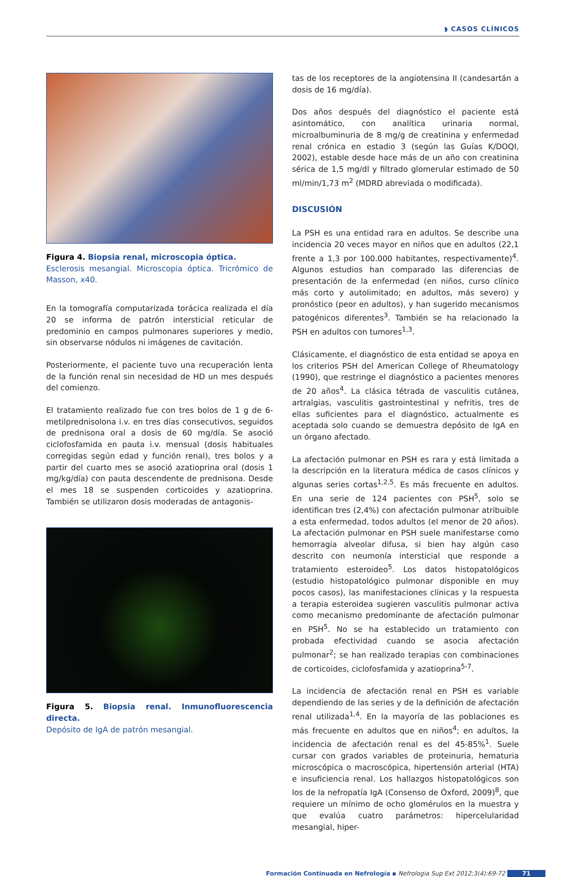◗ CASOS CLÍNICOS
Figura 4. Biopsia renal, microscopia óptica.
Esclerosis mesangial. Microscopia óptica. Tricrómico de Masson, x40.
En la tomografía computarizada torácica realizada el día 20 se informa de patrón intersticial reticular de predominio en campos pulmonares superiores y medio, sin observarse nódulos ni imágenes de cavitación.
Posteriormente, el paciente tuvo una recuperación lenta de la función renal sin necesidad de HD un mes después del comienzo.
El tratamiento realizado fue con tres bolos de 1 g de 6-metilprednisolona i.v. en tres días consecutivos, seguidos de prednisona oral a dosis de 60 mg/día. Se asoció ciclofosfamida en pauta i.v. mensual (dosis habituales corregidas según edad y función renal), tres bolos y a partir del cuarto mes se asoció azatioprina oral (dosis 1 mg/kg/día) con pauta descendente de prednisona. Desde el mes 18 se suspenden corticoides y azatioprina. También se utilizaron dosis moderadas de antagonis-
Figura 5. Biopsia renal. Inmunofluorescencia directa.
Depósito de IgA de patrón mesangial.
tas de los receptores de la angiotensina II (candesartán a dosis de 16 mg/día).
Dos años después del diagnóstico el paciente está asintomático, con analítica urinaria normal, microalbuminuria de 8 mg/g de creatinina y enfermedad renal crónica en estadio 3 (según las Guías K/DOQI, 2002), estable desde hace más de un año con creatinina sérica de 1,5 mg/dl y filtrado glomerular estimado de 50 ml/min/1,73 m<sup>2</sup> (MDRD abreviada o modificada).
DISCUSIÓN
La PSH es una entidad rara en adultos. Se describe una incidencia 20 veces mayor en niños que en adultos (22,1 frente a 1,3 por 100.000 habitantes, respectivamente)<sup>4</sup>. Algunos estudios han comparado las diferencias de presentación de la enfermedad (en niños, curso clínico más corto y autolimitado; en adultos, más severo) y pronóstico (peor en adultos), y han sugerido mecanismos patogénicos diferentes<sup>3</sup>. También se ha relacionado la PSH en adultos con tumores<sup>1,3</sup>.
Clásicamente, el diagnóstico de esta entidad se apoya en los criterios PSH del American College of Rheumatology (1990), que restringe el diagnóstico a pacientes menores de 20 años<sup>4</sup>. La clásica tétrada de vasculitis cutánea, artralgias, vasculitis gastrointestinal y nefritis, tres de ellas suficientes para el diagnóstico, actualmente es aceptada solo cuando se demuestra depósito de IgA en un órgano afectado.
La afectación pulmonar en PSH es rara y está limitada a la descripción en la literatura médica de casos clínicos y algunas series cortas<sup>1,2,5</sup>. Es más frecuente en adultos. En una serie de 124 pacientes con PSH<sup>5</sup>, solo se identifican tres (2,4%) con afectación pulmonar atribuible a esta enfermedad, todos adultos (el menor de 20 años). La afectación pulmonar en PSH suele manifestarse como hemorragia alveolar difusa, si bien hay algún caso descrito con neumonía intersticial que responde a tratamiento esteroideo<sup>5</sup>. Los datos histopatológicos (estudio histopatológico pulmonar disponible en muy pocos casos), las manifestaciones clínicas y la respuesta a terapia esteroidea sugieren vasculitis pulmonar activa como mecanismo predominante de afectación pulmonar en PSH<sup>5</sup>. No se ha establecido un tratamiento con probada efectividad cuando se asocia afectación pulmonar<sup>2</sup>; se han realizado terapias con combinaciones de corticoides, ciclofosfamida y azatioprina<sup>5-7</sup>.
La incidencia de afectación renal en PSH es variable dependiendo de las series y de la definición de afectación renal utilizada<sup>1,4</sup>. En la mayoría de las poblaciones es más frecuente en adultos que en niños<sup>4</sup>; en adultos, la incidencia de afectación renal es del 45-85%<sup>1</sup>. Suele cursar con grados variables de proteinuria, hematuria microscópica o macroscópica, hipertensión arterial (HTA) e insuficiencia renal. Los hallazgos histopatológicos son los de la nefropatía IgA (Consenso de Óxford, 2009)<sup>8</sup>, que requiere un mínimo de ocho glomérulos en la muestra y que evalúa cuatro parámetros: hipercelularidad mesangial, hiper-
Formación Continuada en Nefrología ▪ Nefrologia Sup Ext 2012;3(4):69-72 71